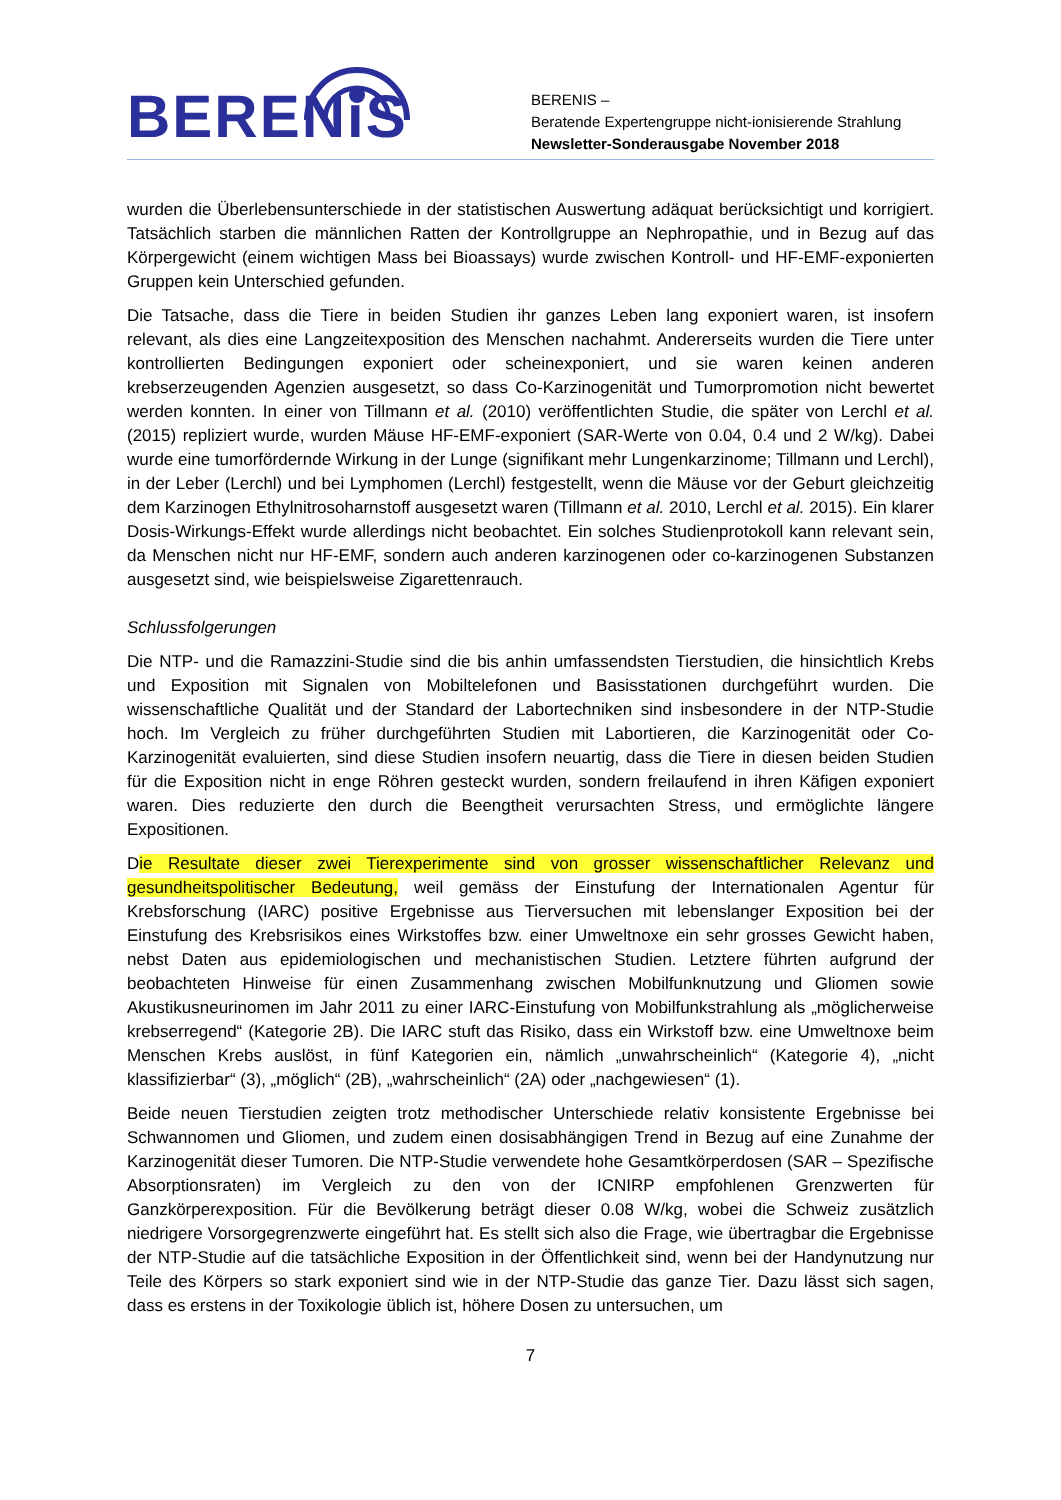BERENiS
BERENIS –
Beratende Expertengruppe nicht-ionisierende Strahlung
Newsletter-Sonderausgabe November 2018
wurden die Überlebensunterschiede in der statistischen Auswertung adäquat berücksichtigt und korrigiert. Tatsächlich starben die männlichen Ratten der Kontrollgruppe an Nephropathie, und in Bezug auf das Körpergewicht (einem wichtigen Mass bei Bioassays) wurde zwischen Kontroll- und HF-EMF-exponierten Gruppen kein Unterschied gefunden.
Die Tatsache, dass die Tiere in beiden Studien ihr ganzes Leben lang exponiert waren, ist insofern relevant, als dies eine Langzeitexposition des Menschen nachahmt. Andererseits wurden die Tiere unter kontrollierten Bedingungen exponiert oder scheinexponiert, und sie waren keinen anderen krebserzeugenden Agenzien ausgesetzt, so dass Co-Karzinogenität und Tumorpromotion nicht bewertet werden konnten. In einer von Tillmann et al. (2010) veröffentlichten Studie, die später von Lerchl et al. (2015) repliziert wurde, wurden Mäuse HF-EMF-exponiert (SAR-Werte von 0.04, 0.4 und 2 W/kg). Dabei wurde eine tumorfördernde Wirkung in der Lunge (signifikant mehr Lungenkarzinome; Tillmann und Lerchl), in der Leber (Lerchl) und bei Lymphomen (Lerchl) festgestellt, wenn die Mäuse vor der Geburt gleichzeitig dem Karzinogen Ethylnitrosoharnstoff ausgesetzt waren (Tillmann et al. 2010, Lerchl et al. 2015). Ein klarer Dosis-Wirkungs-Effekt wurde allerdings nicht beobachtet. Ein solches Studienprotokoll kann relevant sein, da Menschen nicht nur HF-EMF, sondern auch anderen karzinogenen oder co-karzinogenen Substanzen ausgesetzt sind, wie beispielsweise Zigarettenrauch.
Schlussfolgerungen
Die NTP- und die Ramazzini-Studie sind die bis anhin umfassendsten Tierstudien, die hinsichtlich Krebs und Exposition mit Signalen von Mobiltelefonen und Basisstationen durchgeführt wurden. Die wissenschaftliche Qualität und der Standard der Labortechniken sind insbesondere in der NTP-Studie hoch. Im Vergleich zu früher durchgeführten Studien mit Labortieren, die Karzinogenität oder Co-Karzinogenität evaluierten, sind diese Studien insofern neuartig, dass die Tiere in diesen beiden Studien für die Exposition nicht in enge Röhren gesteckt wurden, sondern freilaufend in ihren Käfigen exponiert waren. Dies reduzierte den durch die Beengtheit verursachten Stress, und ermöglichte längere Expositionen.
Die Resultate dieser zwei Tierexperimente sind von grosser wissenschaftlicher Relevanz und gesundheitspolitischer Bedeutung, weil gemäss der Einstufung der Internationalen Agentur für Krebsforschung (IARC) positive Ergebnisse aus Tierversuchen mit lebenslanger Exposition bei der Einstufung des Krebsrisikos eines Wirkstoffes bzw. einer Umweltnoxe ein sehr grosses Gewicht haben, nebst Daten aus epidemiologischen und mechanistischen Studien. Letztere führten aufgrund der beobachteten Hinweise für einen Zusammenhang zwischen Mobilfunknutzung und Gliomen sowie Akustikusneurinomen im Jahr 2011 zu einer IARC-Einstufung von Mobilfunkstrahlung als „möglicherweise krebserregend“ (Kategorie 2B). Die IARC stuft das Risiko, dass ein Wirkstoff bzw. eine Umweltnoxe beim Menschen Krebs auslöst, in fünf Kategorien ein, nämlich „unwahrscheinlich“ (Kategorie 4), „nicht klassifizierbar“ (3), „möglich“ (2B), „wahrscheinlich“ (2A) oder „nachgewiesen“ (1).
Beide neuen Tierstudien zeigten trotz methodischer Unterschiede relativ konsistente Ergebnisse bei Schwannomen und Gliomen, und zudem einen dosisabhängigen Trend in Bezug auf eine Zunahme der Karzinogenität dieser Tumoren. Die NTP-Studie verwendete hohe Gesamtkörperdosen (SAR – Spezifische Absorptionsraten) im Vergleich zu den von der ICNIRP empfohlenen Grenzwerten für Ganzkörperexposition. Für die Bevölkerung beträgt dieser 0.08 W/kg, wobei die Schweiz zusätzlich niedrigere Vorsorgegrenzwerte eingeführt hat. Es stellt sich also die Frage, wie übertragbar die Ergebnisse der NTP-Studie auf die tatsächliche Exposition in der Öffentlichkeit sind, wenn bei der Handynutzung nur Teile des Körpers so stark exponiert sind wie in der NTP-Studie das ganze Tier. Dazu lässt sich sagen, dass es erstens in der Toxikologie üblich ist, höhere Dosen zu untersuchen, um
7